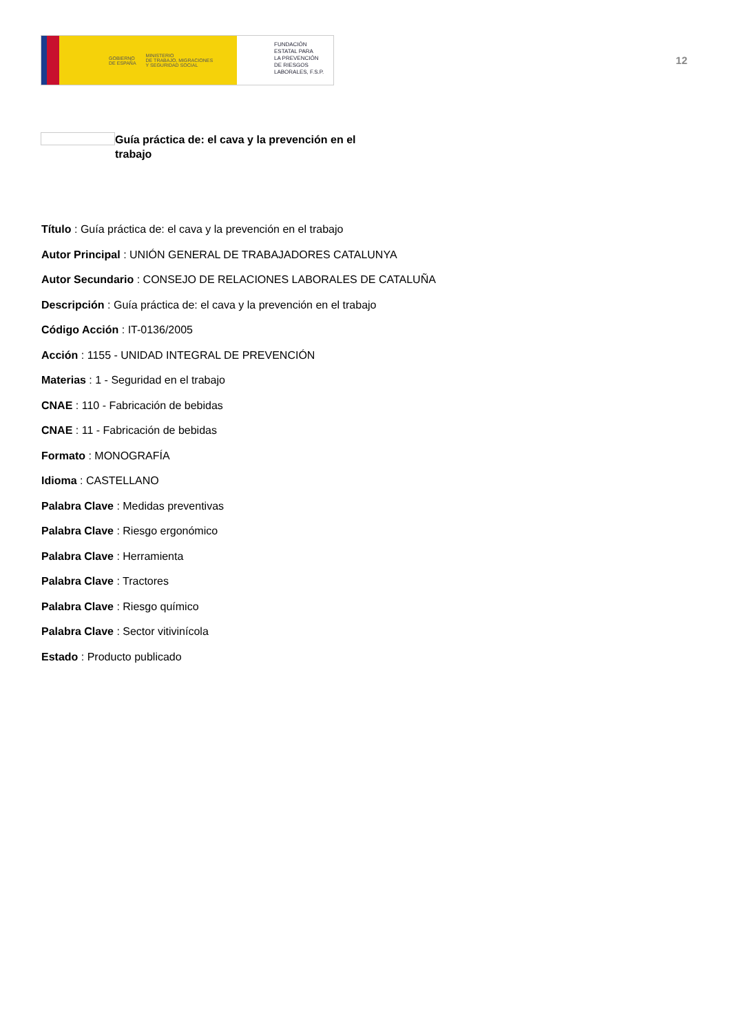GOBIERNO
DE ESPAÑA MINISTERIO
DE TRABAJO, MIGRACIONES
Y SEGURIDAD SOCIAL
FUNDACIÓN
ESTATAL PARA
LA PREVENCIÓN
DE RIESGOS
LABORALES, F.S.P.
12
Guía práctica de: el cava y la prevención en el trabajo
Título : Guía práctica de: el cava y la prevención en el trabajo
Autor Principal : UNIÓN GENERAL DE TRABAJADORES CATALUNYA
Autor Secundario : CONSEJO DE RELACIONES LABORALES DE CATALUÑA
Descripción : Guía práctica de: el cava y la prevención en el trabajo
Código Acción : IT-0136/2005
Acción : 1155 - UNIDAD INTEGRAL DE PREVENCIÓN
Materias : 1 - Seguridad en el trabajo
CNAE : 110 - Fabricación de bebidas
CNAE : 11 - Fabricación de bebidas
Formato : MONOGRAFÍA
Idioma : CASTELLANO
Palabra Clave : Medidas preventivas
Palabra Clave : Riesgo ergonómico
Palabra Clave : Herramienta
Palabra Clave : Tractores
Palabra Clave : Riesgo químico
Palabra Clave : Sector vitivinícola
Estado : Producto publicado